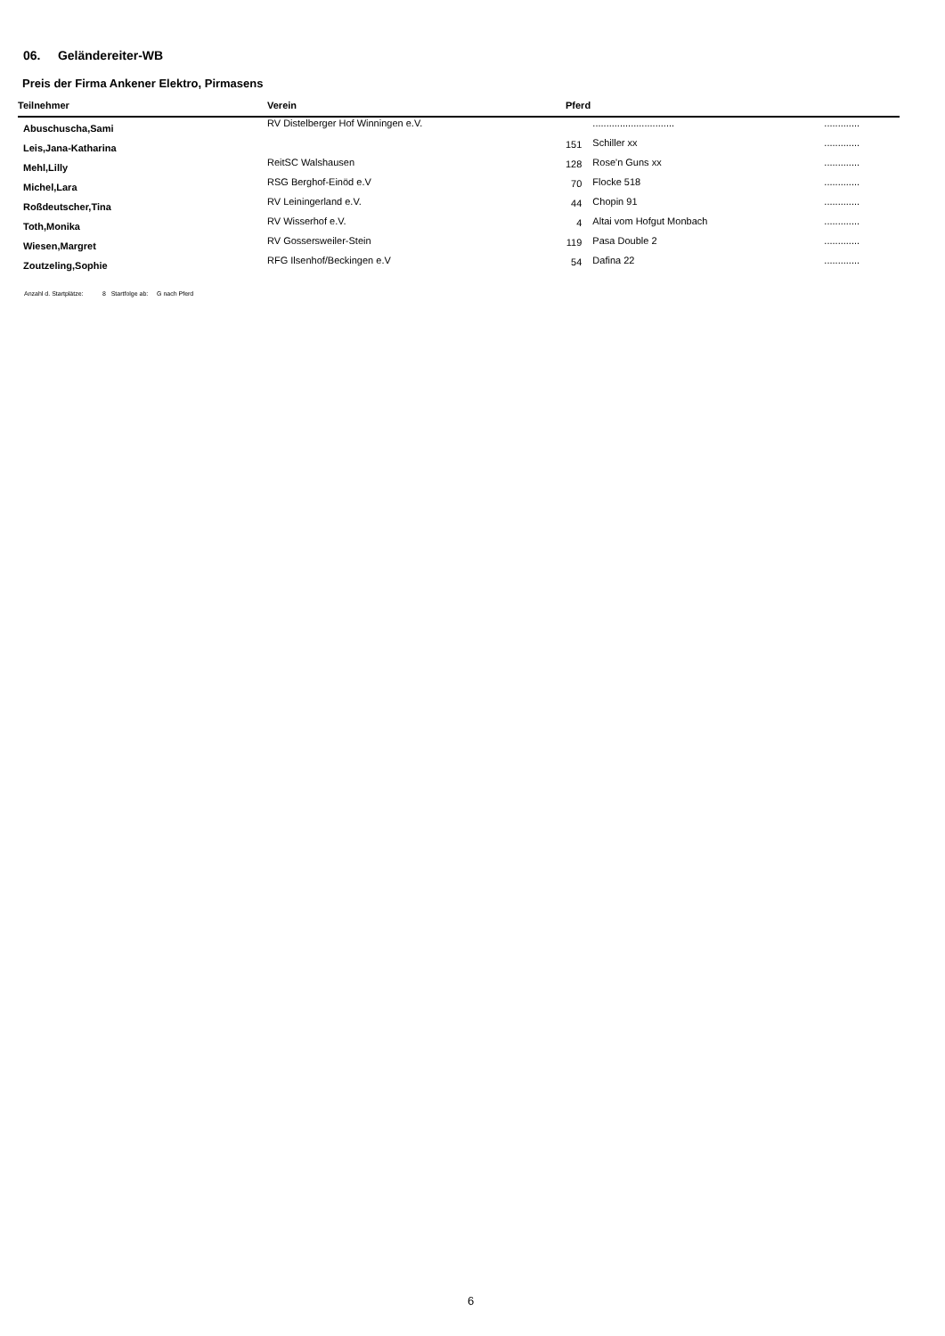06. Geländereiter-WB
Preis der Firma Ankener Elektro, Pirmasens
| Teilnehmer | Verein | Pferd | | |
| --- | --- | --- | --- | --- |
| Abuschuscha,Sami | RV Distelberger Hof Winningen e.V. | | .............................. | ............. |
| Leis,Jana-Katharina | | 151 | Schiller xx | ............. |
| Mehl,Lilly | ReitSC Walshausen | 128 | Rose'n Guns xx | ............. |
| Michel,Lara | RSG Berghof-Einöd e.V | 70 | Flocke 518 | ............. |
| Roßdeutscher,Tina | RV Leiningerland e.V. | 44 | Chopin 91 | ............. |
| Toth,Monika | RV Wisserhof e.V. | 4 | Altai vom Hofgut Monbach | ............. |
| Wiesen,Margret | RV Gossersweiler-Stein | 119 | Pasa Double 2 | ............. |
| Zoutzeling,Sophie | RFG Ilsenhof/Beckingen e.V | 54 | Dafina 22 | ............. |
Anzahl d. Startplätze: 8 Startfolge ab: G nach Pferd
6